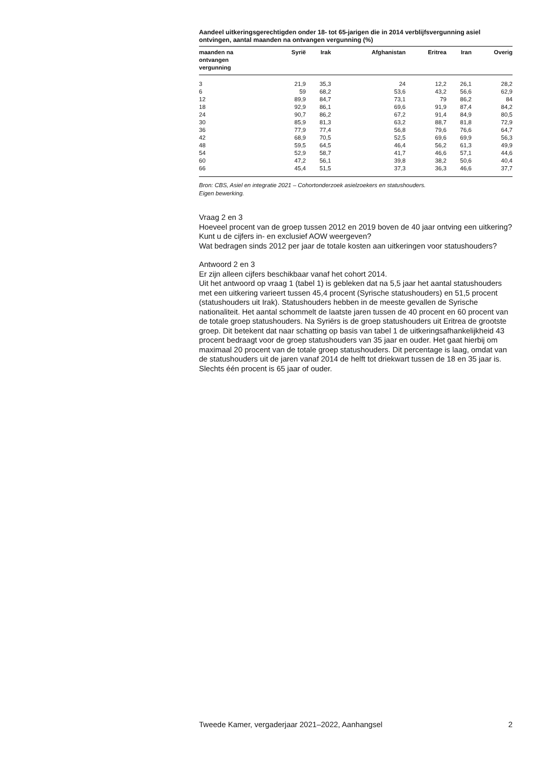Aandeel uitkeringsgerechtigden onder 18- tot 65-jarigen die in 2014 verblijfsvergunning asiel ontvingen, aantal maanden na ontvangen vergunning (%)
| maanden na ontvangen vergunning | Syrië | Irak | Afghanistan | Eritrea | Iran | Overig |
| --- | --- | --- | --- | --- | --- | --- |
| 3 | 21,9 | 35,3 | 24 | 12,2 | 26,1 | 28,2 |
| 6 | 59 | 68,2 | 53,6 | 43,2 | 56,6 | 62,9 |
| 12 | 89,9 | 84,7 | 73,1 | 79 | 86,2 | 84 |
| 18 | 92,9 | 86,1 | 69,6 | 91,9 | 87,4 | 84,2 |
| 24 | 90,7 | 86,2 | 67,2 | 91,4 | 84,9 | 80,5 |
| 30 | 85,9 | 81,3 | 63,2 | 88,7 | 81,8 | 72,9 |
| 36 | 77,9 | 77,4 | 56,8 | 79,6 | 76,6 | 64,7 |
| 42 | 68,9 | 70,5 | 52,5 | 69,6 | 69,9 | 56,3 |
| 48 | 59,5 | 64,5 | 46,4 | 56,2 | 61,3 | 49,9 |
| 54 | 52,9 | 58,7 | 41,7 | 46,6 | 57,1 | 44,6 |
| 60 | 47,2 | 56,1 | 39,8 | 38,2 | 50,6 | 40,4 |
| 66 | 45,4 | 51,5 | 37,3 | 36,3 | 46,6 | 37,7 |
Bron: CBS, Asiel en integratie 2021 – Cohortonderzoek asielzoekers en statushouders.
Eigen bewerking.
Vraag 2 en 3
Hoeveel procent van de groep tussen 2012 en 2019 boven de 40 jaar ontving een uitkering? Kunt u de cijfers in- en exclusief AOW weergeven?
Wat bedragen sinds 2012 per jaar de totale kosten aan uitkeringen voor statushouders?
Antwoord 2 en 3
Er zijn alleen cijfers beschikbaar vanaf het cohort 2014.
Uit het antwoord op vraag 1 (tabel 1) is gebleken dat na 5,5 jaar het aantal statushouders met een uitkering varieert tussen 45,4 procent (Syrische statushouders) en 51,5 procent (statushouders uit Irak). Statushouders hebben in de meeste gevallen de Syrische nationaliteit. Het aantal schommelt de laatste jaren tussen de 40 procent en 60 procent van de totale groep statushouders. Na Syriërs is de groep statushouders uit Eritrea de grootste groep. Dit betekent dat naar schatting op basis van tabel 1 de uitkeringsafhankelijkheid 43 procent bedraagt voor de groep statushouders van 35 jaar en ouder. Het gaat hierbij om maximaal 20 procent van de totale groep statushouders. Dit percentage is laag, omdat van de statushouders uit de jaren vanaf 2014 de helft tot driekwart tussen de 18 en 35 jaar is. Slechts één procent is 65 jaar of ouder.
Tweede Kamer, vergaderjaar 2021–2022, Aanhangsel 2